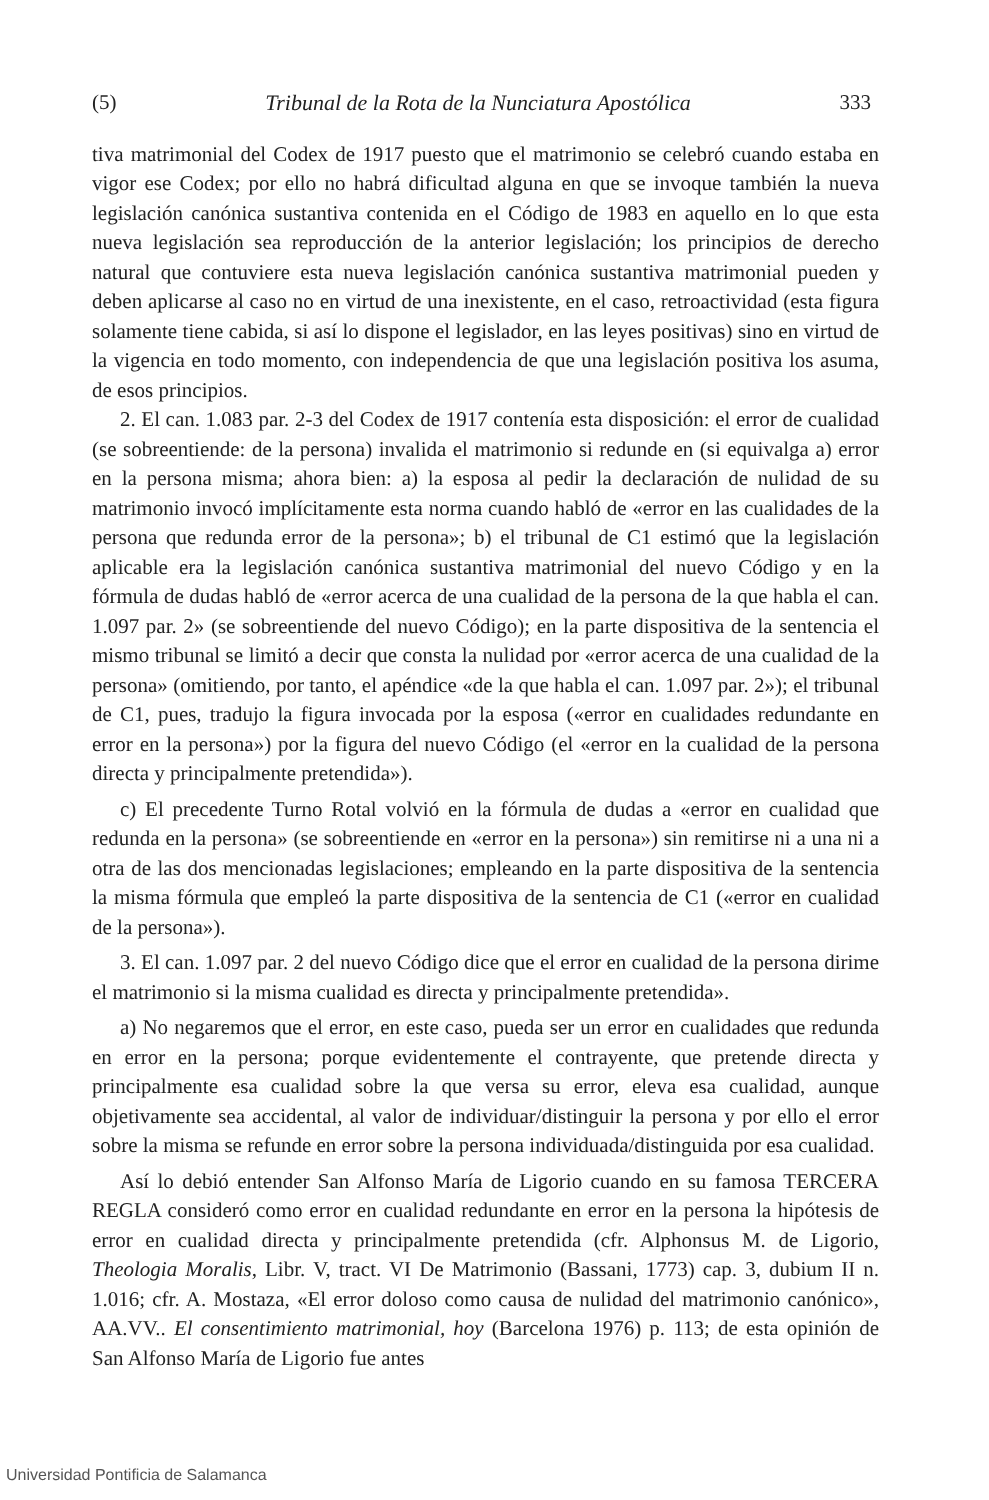(5) Tribunal de la Rota de la Nunciatura Apostólica 333
tiva matrimonial del Codex de 1917 puesto que el matrimonio se celebró cuando estaba en vigor ese Codex; por ello no habrá dificultad alguna en que se invoque también la nueva legislación canónica sustantiva contenida en el Código de 1983 en aquello en lo que esta nueva legislación sea reproducción de la anterior legislación; los principios de derecho natural que contuviere esta nueva legislación canónica sustantiva matrimonial pueden y deben aplicarse al caso no en virtud de una inexistente, en el caso, retroactividad (esta figura solamente tiene cabida, si así lo dispone el legislador, en las leyes positivas) sino en virtud de la vigencia en todo momento, con independencia de que una legislación positiva los asuma, de esos principios.
2. El can. 1.083 par. 2-3 del Codex de 1917 contenía esta disposición: el error de cualidad (se sobreentiende: de la persona) invalida el matrimonio si redunde en (si equivalga a) error en la persona misma; ahora bien: a) la esposa al pedir la declaración de nulidad de su matrimonio invocó implícitamente esta norma cuando habló de «error en las cualidades de la persona que redunda error de la persona»; b) el tribunal de C1 estimó que la legislación aplicable era la legislación canónica sustantiva matrimonial del nuevo Código y en la fórmula de dudas habló de «error acerca de una cualidad de la persona de la que habla el can. 1.097 par. 2» (se sobreentiende del nuevo Código); en la parte dispositiva de la sentencia el mismo tribunal se limitó a decir que consta la nulidad por «error acerca de una cualidad de la persona» (omitiendo, por tanto, el apéndice «de la que habla el can. 1.097 par. 2»); el tribunal de C1, pues, tradujo la figura invocada por la esposa («error en cualidades redundante en error en la persona») por la figura del nuevo Código (el «error en la cualidad de la persona directa y principalmente pretendida»).
c) El precedente Turno Rotal volvió en la fórmula de dudas a «error en cualidad que redunda en la persona» (se sobreentiende en «error en la persona») sin remitirse ni a una ni a otra de las dos mencionadas legislaciones; empleando en la parte dispositiva de la sentencia la misma fórmula que empleó la parte dispositiva de la sentencia de C1 («error en cualidad de la persona»).
3. El can. 1.097 par. 2 del nuevo Código dice que el error en cualidad de la persona dirime el matrimonio si la misma cualidad es directa y principalmente pretendida».
a) No negaremos que el error, en este caso, pueda ser un error en cualidades que redunda en error en la persona; porque evidentemente el contrayente, que pretende directa y principalmente esa cualidad sobre la que versa su error, eleva esa cualidad, aunque objetivamente sea accidental, al valor de individuar/distinguir la persona y por ello el error sobre la misma se refunde en error sobre la persona individuada/distinguida por esa cualidad.
Así lo debió entender San Alfonso María de Ligorio cuando en su famosa TERCERA REGLA consideró como error en cualidad redundante en error en la persona la hipótesis de error en cualidad directa y principalmente pretendida (cfr. Alphonsus M. de Ligorio, Theologia Moralis, Libr. V, tract. VI De Matrimonio (Bassani, 1773) cap. 3, dubium II n. 1.016; cfr. A. Mostaza, «El error doloso como causa de nulidad del matrimonio canónico», AA.VV.. El consentimiento matrimonial, hoy (Barcelona 1976) p. 113; de esta opinión de San Alfonso María de Ligorio fue antes
Universidad Pontificia de Salamanca